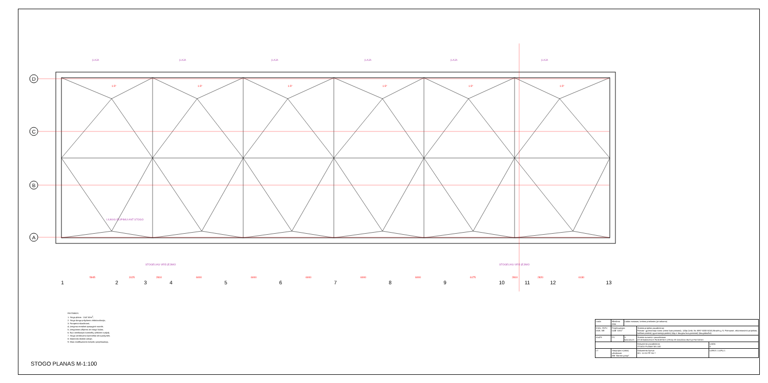D
C
B
A
1
2
3
4
5
6
7
8
9
10
11
12
13
ĮLAJA
ĮLAJA
ĮLAJA
ĮLAJA
ĮLAJA
ĮLAJA
LIUKAS IŠLIPIMUI ANT STOGO
STOGELIAS VIRŠ ĮĖJIMO
STOGELIAS VIRŠ ĮĖJIMO
1.5°
1.5°
1.5°
1.5°
1.5°
1.5°
5945
3125
2810
6000
6000
6000
6000
6000
6175
2810
2820
6130
PASTABOS:
1. Stogo plotas - 1147.50m<sup>2</sup>;
2. Stogo danga prilydoma chidroizoliacija;
3. Parapetai skardinami;
4. Įrengima metalinė apsauginė tvorelė;
5. Įrengiamas užlipimo ant stogo liukas;
6. Nuo ventiliacijos kaminėlių užtikrinti nuolydį;
7. Stogo ventiliavimo kaminėliai nėra pažymėti;
8. Matmenis tikslinti vietoje;
9. Kilus neaiškumams kreiptis į projektuotoją.
STOGO PLANAS M-1:100
| Laida | Išleidimo data | Laidos statusas, keitimo priežastis (jei taikoma) | | |
| KVAL. PATV. DOK. NR | Projektuotojas UAB "AIS2" | | Statinio projekto pavadinimas Pastato- gyvenamojo namo (vieno buto pastatai), 1A3p (Unik. Nr. 6997-5000-5016) Birutės g. 9, Prienuose, rekonstravimo projektas, keičiant paskirtį į gyvenamąją paskirtį (trijų ir daugiau butų pastatai) (daugiabučiai) | |
| A1479 | PV | V. NAUJALIS | Statinio numeris ir pavadinimas GYVENAMOSIOS PASKIRTIES (TRIJŲ IR DAUGIAU BUTŲ) PASTATAS | |
| | | | Dokumento pavadinimas STOGO PLANAS M1:100 | LAIDA 0 |
| LT | Statytojas ir (arba) užsakovas MB "Marton group" | | Dokumento žymuo 021 -11-01-PP-SA-7 | LAPAS 1 LAPŲ 1 |